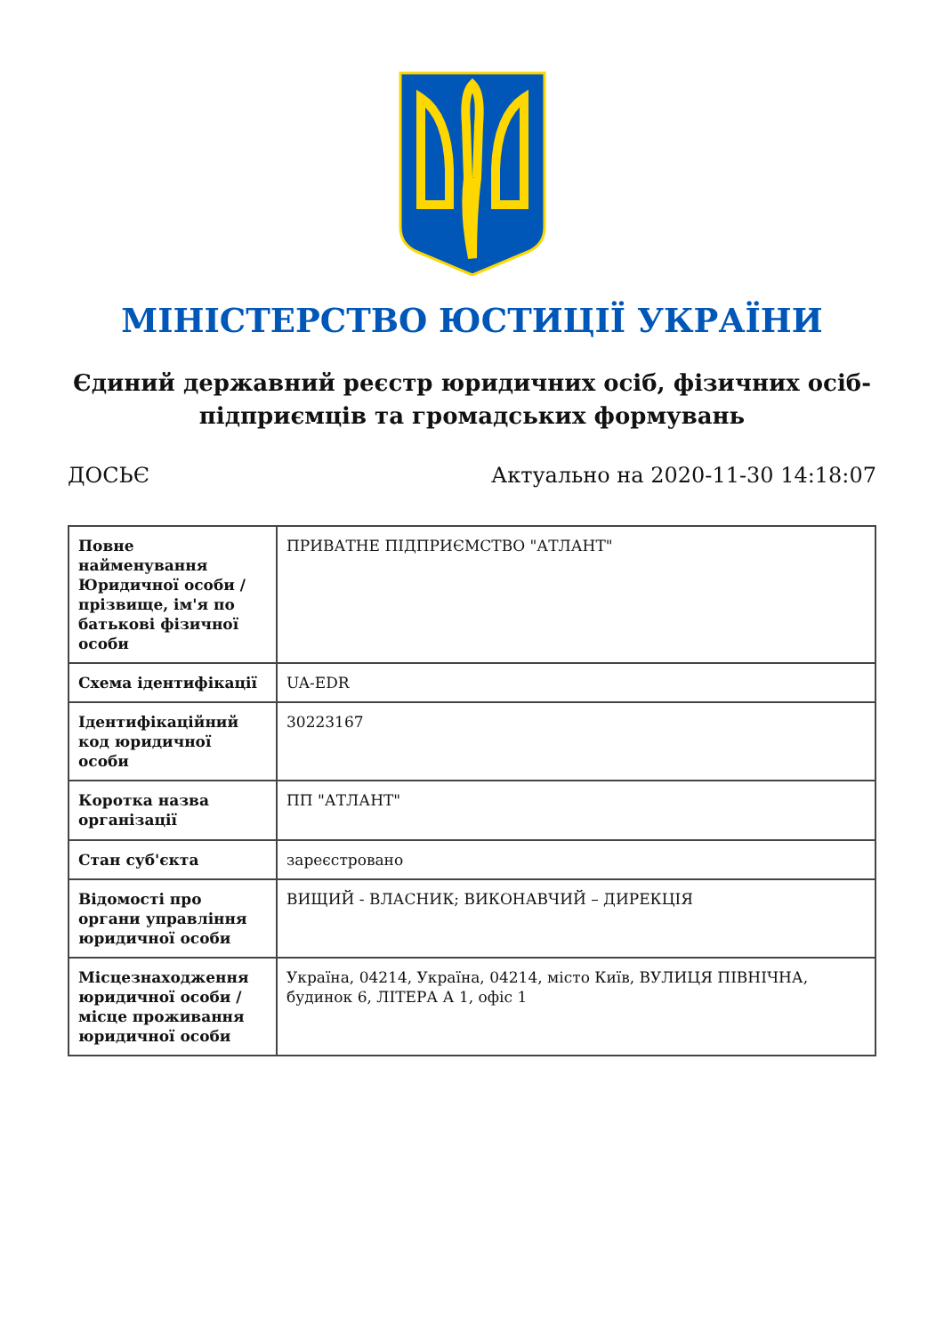МІНІСТЕРСТВО ЮСТИЦІЇ УКРАЇНИ
Єдиний державний реєстр юридичних осіб, фізичних осіб-підприємців та громадських формувань
ДОСЬЄ Актуально на 2020-11-30 14:18:07
| Повне найменування Юридичної особи / прізвище, ім'я по батькові фізичної особи | ПРИВАТНЕ ПІДПРИЄМСТВО "АТЛАНТ" |
| Схема ідентифікації | UA-EDR |
| Ідентифікаційний код юридичної особи | 30223167 |
| Коротка назва організації | ПП "АТЛАНТ" |
| Стан суб'єкта | зареєстровано |
| Відомості про органи управління юридичної особи | ВИЩИЙ - ВЛАСНИК; ВИКОНАВЧИЙ – ДИРЕКЦІЯ |
| Місцезнаходження юридичної особи / місце проживання юридичної особи | Україна, 04214, Україна, 04214, місто Київ, ВУЛИЦЯ ПІВНІЧНА, будинок 6, ЛІТЕРА А 1, офіс 1 |